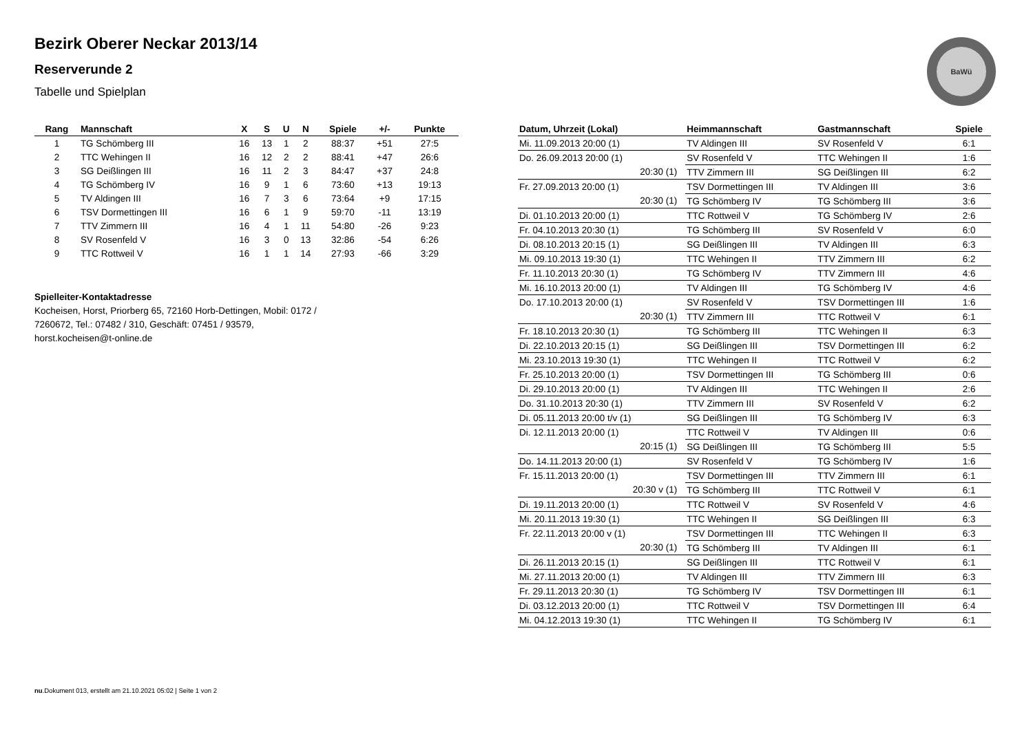Bezirk Oberer Neckar 2013/14
Reserverunde 2
Tabelle und Spielplan
BaWü
| Rang | Mannschaft | X | S | U | N | Spiele | +/- | Punkte |
| --- | --- | --- | --- | --- | --- | --- | --- | --- |
| 1 | TG Schömberg III | 16 | 13 | 1 | 2 | 88:37 | +51 | 27:5 |
| 2 | TTC Wehingen II | 16 | 12 | 2 | 2 | 88:41 | +47 | 26:6 |
| 3 | SG Deißlingen III | 16 | 11 | 2 | 3 | 84:47 | +37 | 24:8 |
| 4 | TG Schömberg IV | 16 | 9 | 1 | 6 | 73:60 | +13 | 19:13 |
| 5 | TV Aldingen III | 16 | 7 | 3 | 6 | 73:64 | +9 | 17:15 |
| 6 | TSV Dormettingen III | 16 | 6 | 1 | 9 | 59:70 | -11 | 13:19 |
| 7 | TTV Zimmern III | 16 | 4 | 1 | 11 | 54:80 | -26 | 9:23 |
| 8 | SV Rosenfeld V | 16 | 3 | 0 | 13 | 32:86 | -54 | 6:26 |
| 9 | TTC Rottweil V | 16 | 1 | 1 | 14 | 27:93 | -66 | 3:29 |
Spielleiter-Kontaktadresse
Kocheisen, Horst, Priorberg 65, 72160 Horb-Dettingen, Mobil: 0172 / 7260672, Tel.: 07482 / 310, Geschäft: 07451 / 93579, horst.kocheisen@t-online.de
| Datum, Uhrzeit (Lokal) | Heimmannschaft | Gastmannschaft | Spiele |
| --- | --- | --- | --- |
| Mi. 11.09.2013 20:00 (1) | TV Aldingen III | SV Rosenfeld V | 6:1 |
| Do. 26.09.2013 20:00 (1) | SV Rosenfeld V | TTC Wehingen II | 1:6 |
| 20:30 (1) | TTV Zimmern III | SG Deißlingen III | 6:2 |
| Fr. 27.09.2013 20:00 (1) | TSV Dormettingen III | TV Aldingen III | 3:6 |
| 20:30 (1) | TG Schömberg IV | TG Schömberg III | 3:6 |
| Di. 01.10.2013 20:00 (1) | TTC Rottweil V | TG Schömberg IV | 2:6 |
| Fr. 04.10.2013 20:30 (1) | TG Schömberg III | SV Rosenfeld V | 6:0 |
| Di. 08.10.2013 20:15 (1) | SG Deißlingen III | TV Aldingen III | 6:3 |
| Mi. 09.10.2013 19:30 (1) | TTC Wehingen II | TTV Zimmern III | 6:2 |
| Fr. 11.10.2013 20:30 (1) | TG Schömberg IV | TTV Zimmern III | 4:6 |
| Mi. 16.10.2013 20:00 (1) | TV Aldingen III | TG Schömberg IV | 4:6 |
| Do. 17.10.2013 20:00 (1) | SV Rosenfeld V | TSV Dormettingen III | 1:6 |
| 20:30 (1) | TTV Zimmern III | TTC Rottweil V | 6:1 |
| Fr. 18.10.2013 20:30 (1) | TG Schömberg III | TTC Wehingen II | 6:3 |
| Di. 22.10.2013 20:15 (1) | SG Deißlingen III | TSV Dormettingen III | 6:2 |
| Mi. 23.10.2013 19:30 (1) | TTC Wehingen II | TTC Rottweil V | 6:2 |
| Fr. 25.10.2013 20:00 (1) | TSV Dormettingen III | TG Schömberg III | 0:6 |
| Di. 29.10.2013 20:00 (1) | TV Aldingen III | TTC Wehingen II | 2:6 |
| Do. 31.10.2013 20:30 (1) | TTV Zimmern III | SV Rosenfeld V | 6:2 |
| Di. 05.11.2013 20:00 t/v (1) | SG Deißlingen III | TG Schömberg IV | 6:3 |
| Di. 12.11.2013 20:00 (1) | TTC Rottweil V | TV Aldingen III | 0:6 |
| 20:15 (1) | SG Deißlingen III | TG Schömberg III | 5:5 |
| Do. 14.11.2013 20:00 (1) | SV Rosenfeld V | TG Schömberg IV | 1:6 |
| Fr. 15.11.2013 20:00 (1) | TSV Dormettingen III | TTV Zimmern III | 6:1 |
| 20:30 v (1) | TG Schömberg III | TTC Rottweil V | 6:1 |
| Di. 19.11.2013 20:00 (1) | TTC Rottweil V | SV Rosenfeld V | 4:6 |
| Mi. 20.11.2013 19:30 (1) | TTC Wehingen II | SG Deißlingen III | 6:3 |
| Fr. 22.11.2013 20:00 v (1) | TSV Dormettingen III | TTC Wehingen II | 6:3 |
| 20:30 (1) | TG Schömberg III | TV Aldingen III | 6:1 |
| Di. 26.11.2013 20:15 (1) | SG Deißlingen III | TTC Rottweil V | 6:1 |
| Mi. 27.11.2013 20:00 (1) | TV Aldingen III | TTV Zimmern III | 6:3 |
| Fr. 29.11.2013 20:30 (1) | TG Schömberg IV | TSV Dormettingen III | 6:1 |
| Di. 03.12.2013 20:00 (1) | TTC Rottweil V | TSV Dormettingen III | 6:4 |
| Mi. 04.12.2013 19:30 (1) | TTC Wehingen II | TG Schömberg IV | 6:1 |
nu.Dokument 013, erstellt am 21.10.2021 05:02 | Seite 1 von 2